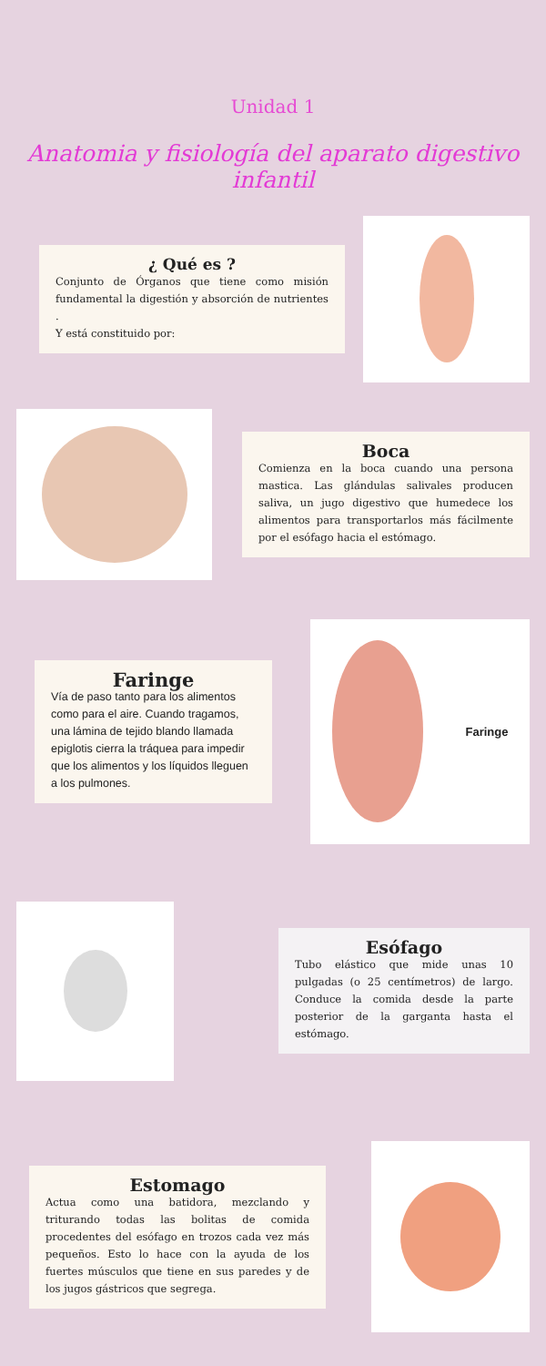Unidad 1
Anatomia y fisiología del aparato digestivo infantil
¿ Qué es ?
Conjunto de Órganos que tiene como misión fundamental la digestión y absorción de nutrientes .
Y está constituido por:
Boca
Comienza en la boca cuando una persona mastica. Las glándulas salivales producen saliva, un jugo digestivo que humedece los alimentos para transportarlos más fácilmente por el esófago hacia el estómago.
Faringe
Vía de paso tanto para los alimentos como para el aire. Cuando tragamos, una lámina de tejido blando llamada epiglotis cierra la tráquea para impedir que los alimentos y los líquidos lleguen a los pulmones.
Faringe
Esófago
Tubo elástico que mide unas 10 pulgadas (o 25 centímetros) de largo. Conduce la comida desde la parte posterior de la garganta hasta el estómago.
Estomago
Actua como una batidora, mezclando y triturando todas las bolitas de comida procedentes del esófago en trozos cada vez más pequeños. Esto lo hace con la ayuda de los fuertes músculos que tiene en sus paredes y de los jugos gástricos que segrega.